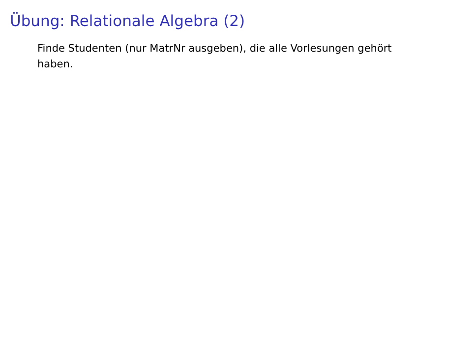Übung: Relationale Algebra (2)
Finde Studenten (nur MatrNr ausgeben), die alle Vorlesungen gehört haben.